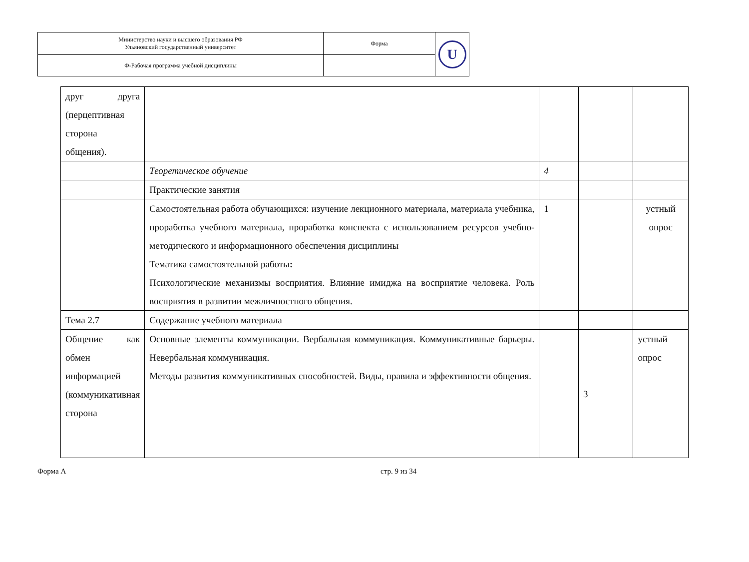| Министерство науки и высшего образования РФ Ульяновский государственный университет | Форма | U |
| Ф-Рабочая программа учебной дисциплины | | |
| друг друга (перцептивная сторона общения). | | | | |
| | Теоретическое обучение | 4 | | |
| | Практические занятия | | | |
| | Самостоятельная работа обучающихся: изучение лекционного материала, материала учебника, проработка учебного материала, проработка конспекта с использованием ресурсов учебно-методического и информационного обеспечения дисциплины Тематика самостоятельной работы : Психологические механизмы восприятия. Влияние имиджа на восприятие человека. Роль восприятия в развитии межличностного общения. | 1 | | устный опрос |
| Тема 2.7 | Содержание учебного материала | | | |
| Общение как обмен информацией (коммуникативная сторона | Основные элементы коммуникации. Вербальная коммуникация. Коммуникативные барьеры. Невербальная коммуникация. Методы развития коммуникативных способностей. Виды, правила и эффективности общения. | | 3 | устный опрос |
Форма А стр. 9 из 34